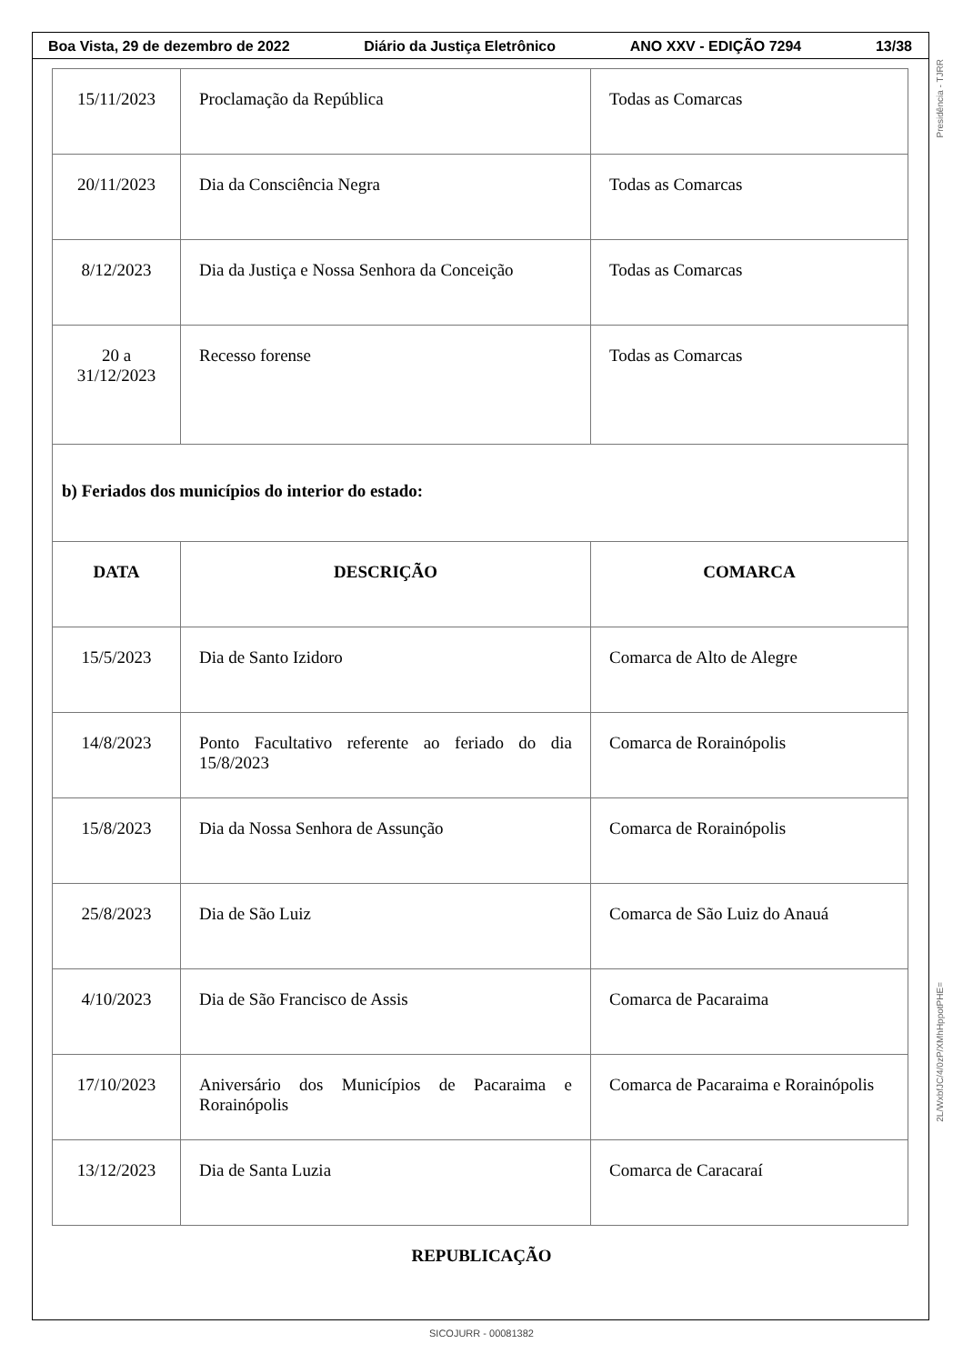Boa Vista, 29 de dezembro de 2022 Diário da Justiça Eletrônico ANO XXV - EDIÇÃO 7294 13/38
Presidência - TJRR
2L/WxbfJC/4/0zP/XMhHppotPHE=
| 15/11/2023 | Proclamação da República | Todas as Comarcas |
| 20/11/2023 | Dia da Consciência Negra | Todas as Comarcas |
| 8/12/2023 | Dia da Justiça e Nossa Senhora da Conceição | Todas as Comarcas |
| 20 a 31/12/2023 | Recesso forense | Todas as Comarcas |
| b) Feriados dos municípios do interior do estado: | | |
| DATA | DESCRIÇÃO | COMARCA |
| 15/5/2023 | Dia de Santo Izidoro | Comarca de Alto de Alegre |
| 14/8/2023 | Ponto Facultativo referente ao feriado do dia 15/8/2023 | Comarca de Rorainópolis |
| 15/8/2023 | Dia da Nossa Senhora de Assunção | Comarca de Rorainópolis |
| 25/8/2023 | Dia de São Luiz | Comarca de São Luiz do Anauá |
| 4/10/2023 | Dia de São Francisco de Assis | Comarca de Pacaraima |
| 17/10/2023 | Aniversário dos Municípios de Pacaraima e Rorainópolis | Comarca de Pacaraima e Rorainópolis |
| 13/12/2023 | Dia de Santa Luzia | Comarca de Caracaraí |
REPUBLICAÇÃO
SICOJURR - 00081382